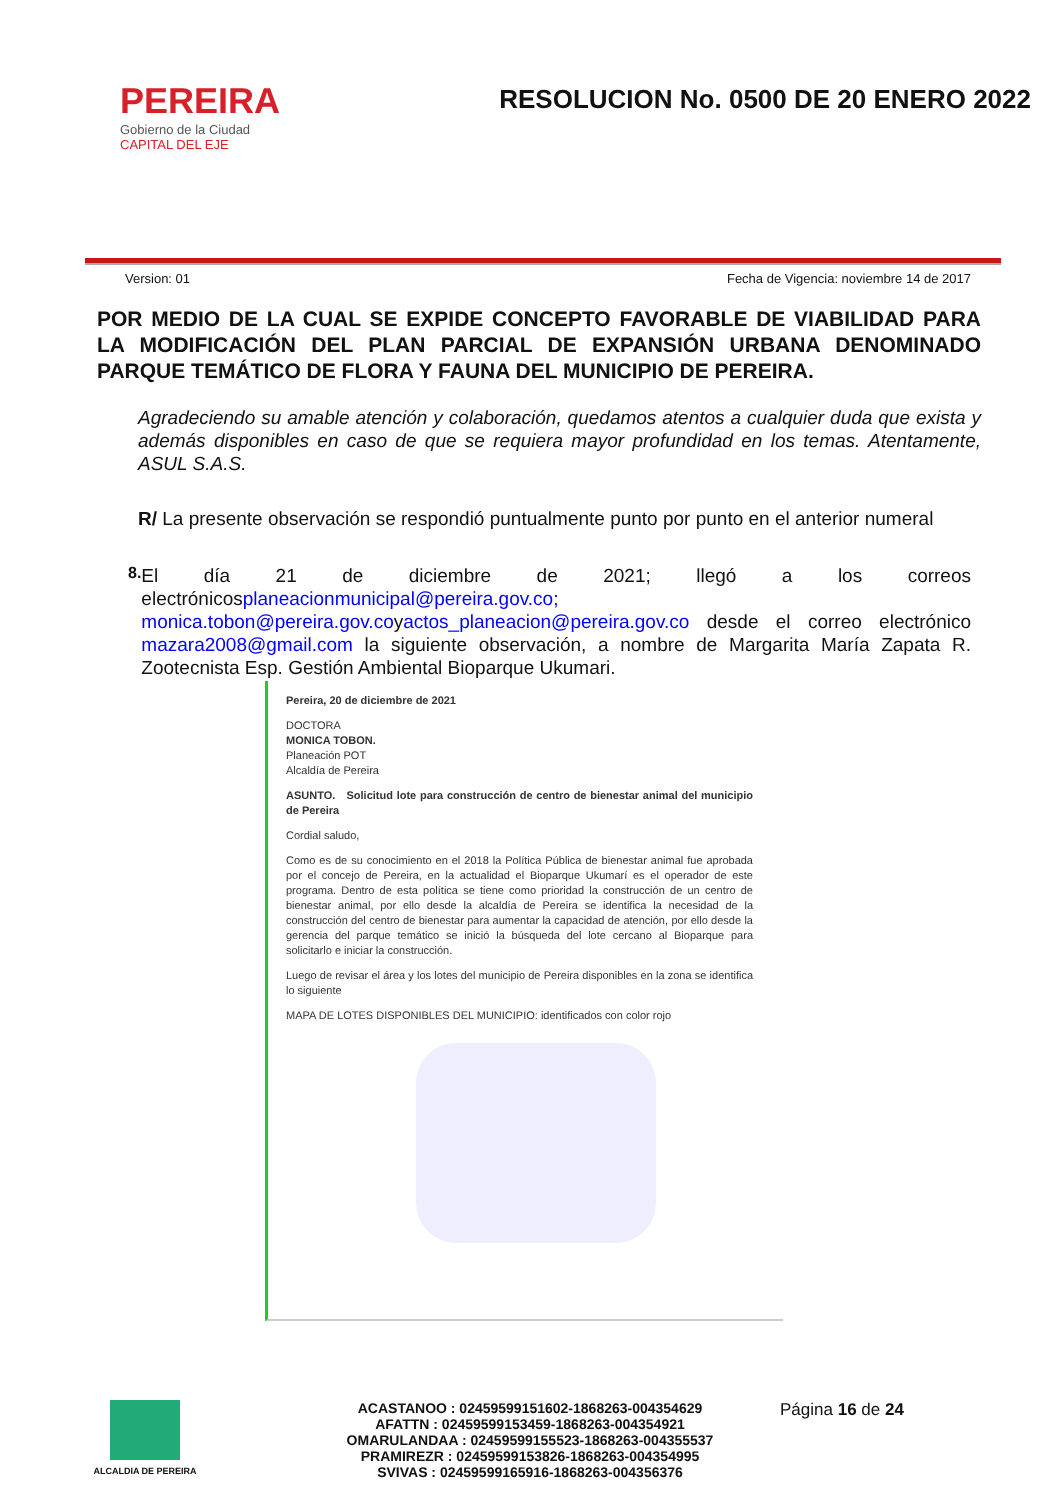PEREIRA
Gobierno de la Ciudad
CAPITAL DEL EJE
RESOLUCION No. 0500 DE 20 ENERO 2022
Version: 01 Fecha de Vigencia: noviembre 14 de 2017
POR MEDIO DE LA CUAL SE EXPIDE CONCEPTO FAVORABLE DE VIABILIDAD PARA LA MODIFICACIÓN DEL PLAN PARCIAL DE EXPANSIÓN URBANA DENOMINADO PARQUE TEMÁTICO DE FLORA Y FAUNA DEL MUNICIPIO DE PEREIRA.
Agradeciendo su amable atención y colaboración, quedamos atentos a cualquier duda que exista y además disponibles en caso de que se requiera mayor profundidad en los temas. Atentamente, ASUL S.A.S.
R/ La presente observación se respondió puntualmente punto por punto en el anterior numeral
8.
El día 21 de diciembre de 2021; llegó a los correos electrónicosplaneacionmunicipal@pereira.gov.co; monica.tobon@pereira.gov.coyactos_planeacion@pereira.gov.co desde el correo electrónico mazara2008@gmail.com la siguiente observación, a nombre de Margarita María Zapata R. Zootecnista Esp. Gestión Ambiental Bioparque Ukumari.
Pereira, 20 de diciembre de 2021
DOCTORA
MONICA TOBON.
Planeación POT
Alcaldía de Pereira
ASUNTO. Solicitud lote para construcción de centro de bienestar animal del municipio de Pereira
Cordial saludo,
Como es de su conocimiento en el 2018 la Política Pública de bienestar animal fue aprobada por el concejo de Pereira, en la actualidad el Bioparque Ukumarí es el operador de este programa. Dentro de esta política se tiene como prioridad la construcción de un centro de bienestar animal, por ello desde la alcaldía de Pereira se identifica la necesidad de la construcción del centro de bienestar para aumentar la capacidad de atención, por ello desde la gerencia del parque temático se inició la búsqueda del lote cercano al Bioparque para solicitarlo e iniciar la construcción.
Luego de revisar el área y los lotes del municipio de Pereira disponibles en la zona se identifica lo siguiente
MAPA DE LOTES DISPONIBLES DEL MUNICIPIO: identificados con color rojo
ALCALDIA DE PEREIRA
ACASTANOO : 02459599151602-1868263-004354629
AFATTN : 02459599153459-1868263-004354921
OMARULANDAA : 02459599155523-1868263-004355537
PRAMIREZR : 02459599153826-1868263-004354995
SVIVAS : 02459599165916-1868263-004356376
Página 16 de 24